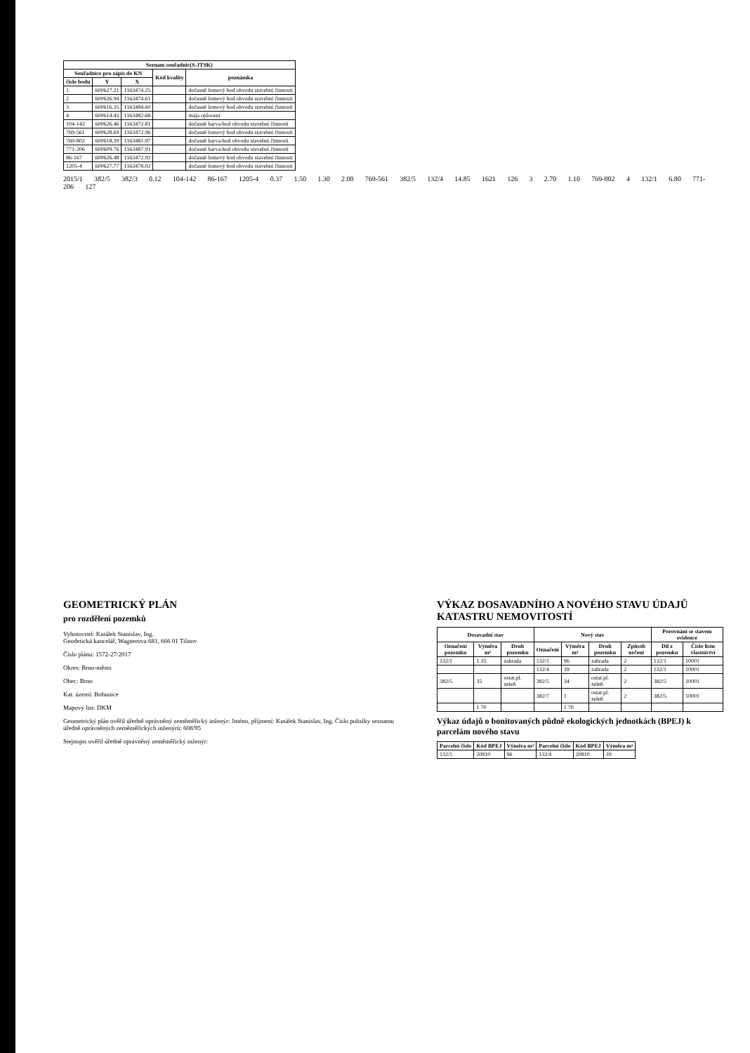| Seznam souřadnic(S-JTSK) | | | | |
| --- | --- | --- | --- | --- |
| Souřadnice pro zápis do KN | | | Kód kvality | poznámka |
| číslo bodu | Y | X | | |
| 1 | 600627.21 | 1163474.25 | | dočasně lomový bod obvodu stavební činnosti |
| 2 | 600626.94 | 1163474.61 | | dočasně lomový bod obvodu stavební činnosti |
| 3 | 600616.35 | 1163484.60 | | dočasně lomový bod obvodu stavební činnosti |
| 4 | 600614.43 | 1163482.68 | | mája oplocení |
| 104-142 | 600626.46 | 1163472.81 | | dočasně barva-bod obvodu stavební činnosti |
| 769-561 | 600628.69 | 1163472.96 | | dočasně lomový bod obvodu stavební činnosti |
| 769-802 | 600618.39 | 1163481.97 | | dočasně barva-bod obvodu stavební činnosti |
| 771-206 | 600609.76 | 1163487.91 | | dočasně barva-bod obvodu stavební činnosti |
| 86-167 | 600626.48 | 1163472.93 | | dočasně lomový bod obvodu stavební činnosti |
| 1205-4 | 600627.77 | 1163478.02 | | dočasně lomový bod obvodu stavební činnosti |
2015/1 382/5 382/3 0.12 104-142 86-167 1205-4 0.37 1.50 1.30 2.00 769-561 382/5 132/4 14.85 1621 126 3 2.70 1.10 769-802 4 132/1 6.80 771-206 127
GEOMETRICKÝ PLÁN
pro rozdělení pozemků
Vyhotovitel: Kutálek Stanislav, Ing.
Geodetická kancelář, Wagnerova 681, 666 01 Tišnov
Číslo plánu: 1572-27/2017
Okres: Brno-město
Obec: Brno
Kat. území: Bohunice
Mapový list: DKM
Geometrický plán ověřil úředně oprávněný zeměměřický inženýr: Jméno, příjmení: Kutálek Stanislav, Ing. Číslo položky seznamu úředně oprávněných zeměměřických inženýrů: 608/95
Stejnopis ověřil úředně oprávněný zeměměřický inženýr:
VÝKAZ DOSAVADNÍHO A NOVÉHO STAVU ÚDAJŮ KATASTRU NEMOVITOSTÍ
| Dosavadní stav | | | Nový stav | | | | Porovnání se stavem evidence | |
| --- | --- | --- | --- | --- | --- | --- | --- | --- |
| Označení pozemku | Výměra m² | Druh pozemku | Označení | Výměra m² | Druh pozemku | Způsob určení | Díl z pozemku | Číslo listu vlastnictví |
| 132/1 | 1 35 | zahrada | 132/1 | 96 | zahrada | 2 | 132/1 | 10001 |
| | | | 132/4 | 39 | zahrada | 2 | 132/1 | 10001 |
| 382/5 | 35 | ostat.pl. zeleň | 382/5 | 34 | ostat.pl. zeleň | 2 | 382/5 | 10001 |
| | | | 382/7 | 1 | ostat.pl. zeleň | 2 | 382/5 | 10001 |
| | 1 70 | | | 1 70 | | | | |
Výkaz údajů o bonitovaných půdně ekologických jednotkách (BPEJ) k parcelám nového stavu
| Parcelní číslo | Kód BPEJ | Výměra m² | Parcelní číslo | Kód BPEJ | Výměra m² |
| --- | --- | --- | --- | --- | --- |
| 132/1 | 20810 | 96 | 132/4 | 20810 | 39 |